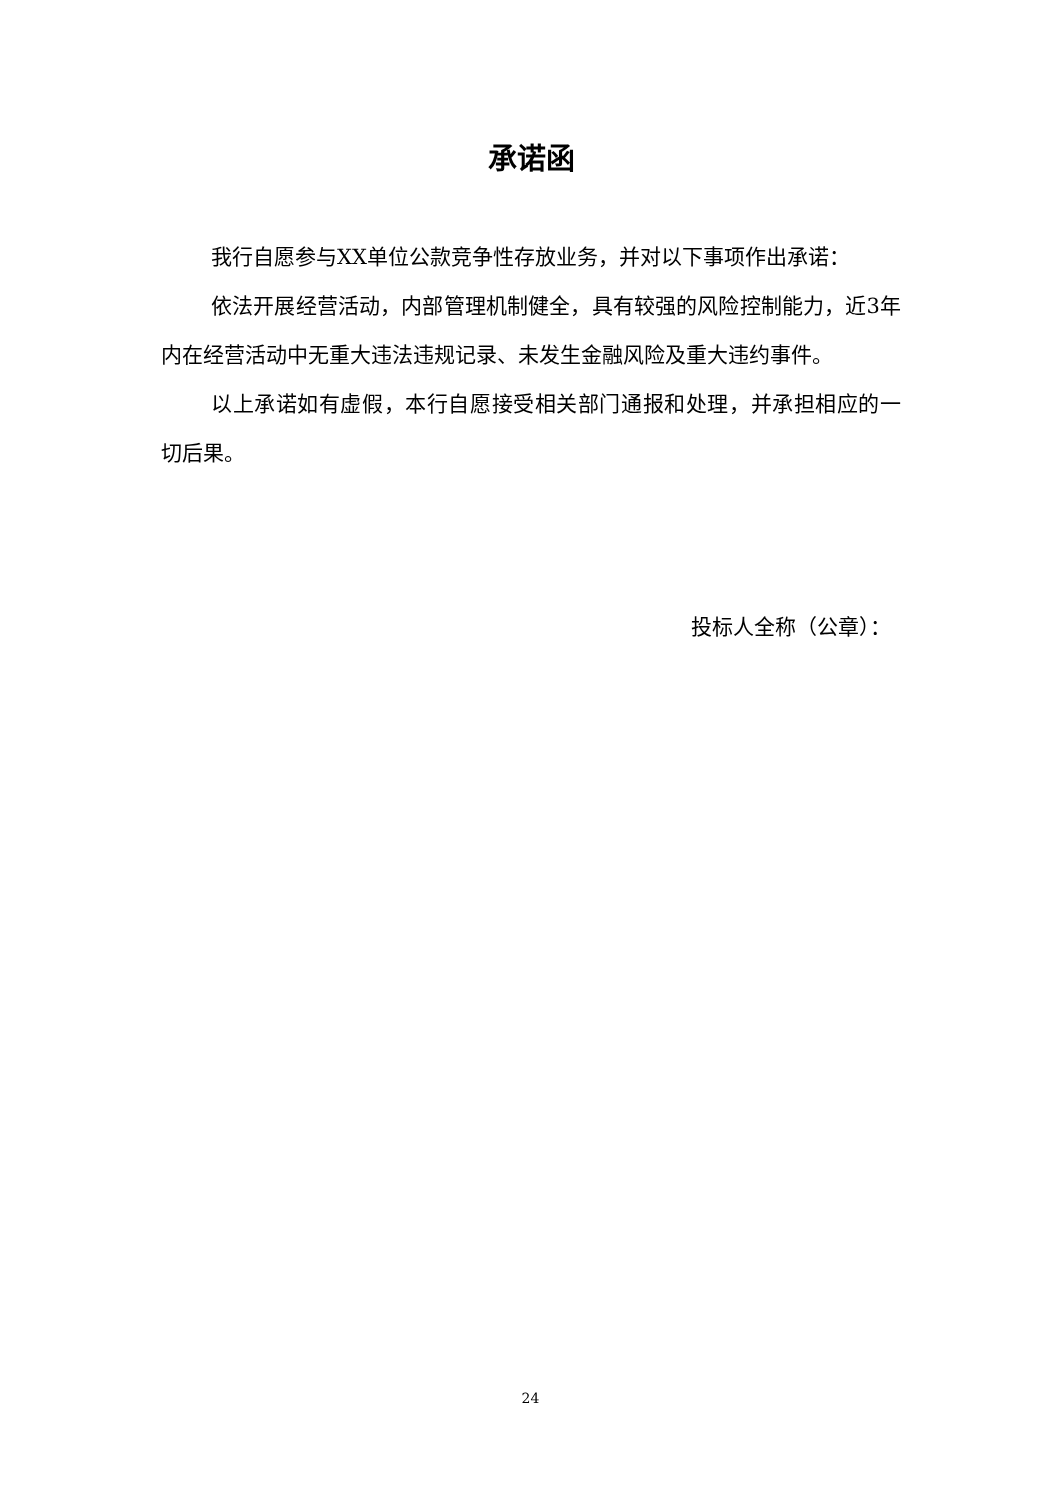承诺函
我行自愿参与XX单位公款竞争性存放业务，并对以下事项作出承诺：
依法开展经营活动，内部管理机制健全，具有较强的风险控制能力，近3年内在经营活动中无重大违法违规记录、未发生金融风险及重大违约事件。
以上承诺如有虚假，本行自愿接受相关部门通报和处理，并承担相应的一切后果。
投标人全称（公章）：
24